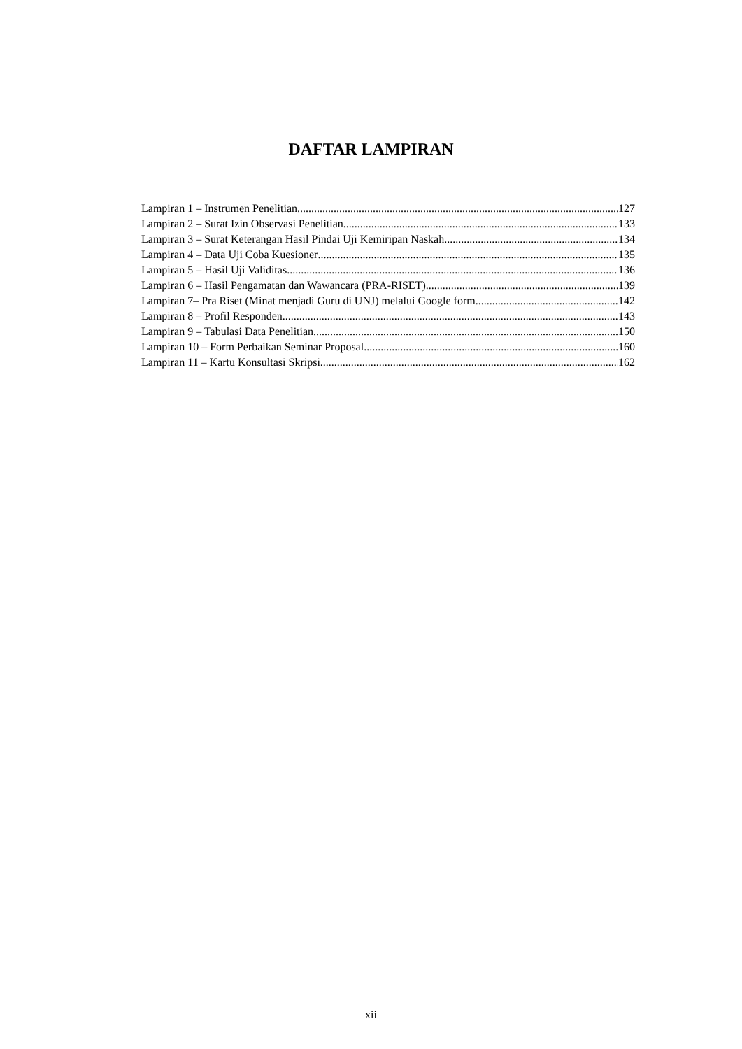DAFTAR LAMPIRAN
Lampiran 1 – Instrumen Penelitian 127
Lampiran 2 – Surat Izin Observasi Penelitian 133
Lampiran 3 – Surat Keterangan Hasil Pindai Uji Kemiripan Naskah 134
Lampiran 4 – Data Uji Coba Kuesioner 135
Lampiran 5 – Hasil Uji Validitas 136
Lampiran 6 – Hasil Pengamatan dan Wawancara (PRA-RISET) 139
Lampiran 7– Pra Riset (Minat menjadi Guru di UNJ) melalui Google form 142
Lampiran 8 – Profil Responden 143
Lampiran 9 – Tabulasi Data Penelitian 150
Lampiran 10 – Form Perbaikan Seminar Proposal 160
Lampiran 11 – Kartu Konsultasi Skripsi 162
xii